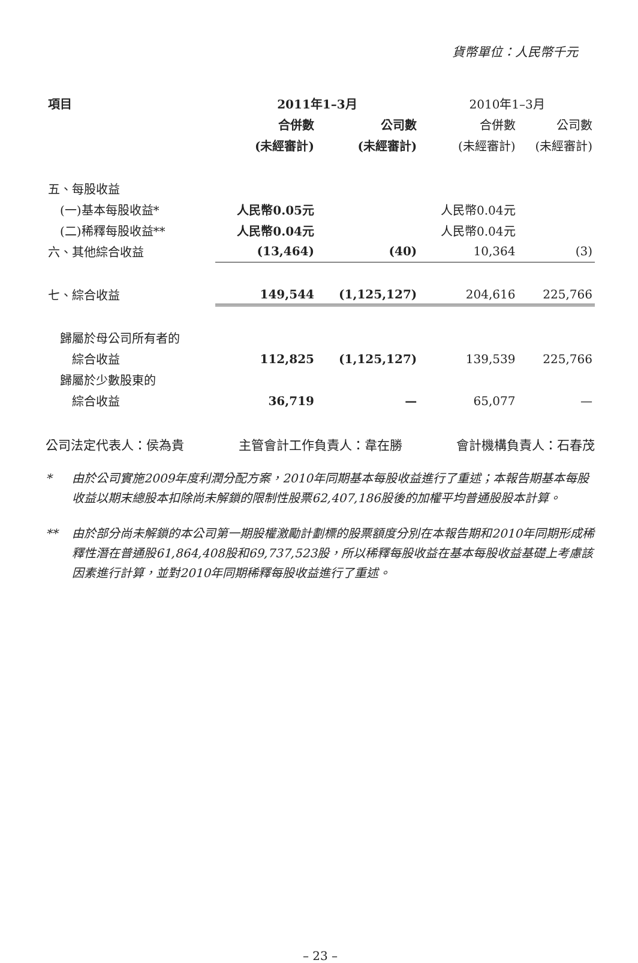貨幣單位：人民幣千元
| 項目 | 2011年1–3月 | | 2010年1–3月 | |
| --- | --- | --- | --- | --- |
| | 合併數 | 公司數 | 合併數 | 公司數 |
| | (未經審計) | (未經審計) | (未經審計) | (未經審計) |
| 五、每股收益 | | | | |
| (一)基本每股收益* | 人民幣0.05元 | | 人民幣0.04元 | |
| (二)稀釋每股收益** | 人民幣0.04元 | | 人民幣0.04元 | |
| 六、其他綜合收益 | (13,464) | (40) | 10,364 | (3) |
| 七、綜合收益 | 149,544 | (1,125,127) | 204,616 | 225,766 |
| 歸屬於母公司所有者的 | | | | |
| 綜合收益 | 112,825 | (1,125,127) | 139,539 | 225,766 |
| 歸屬於少數股東的 | | | | |
| 綜合收益 | 36,719 | — | 65,077 | — |
公司法定代表人：侯為貴 主管會計工作負責人：韋在勝 會計機構負責人：石春茂
* 由於公司實施2009年度利潤分配方案，2010年同期基本每股收益進行了重述；本報告期基本每股收益以期末總股本扣除尚未解鎖的限制性股票62,407,186股後的加權平均普通股股本計算。
** 由於部分尚未解鎖的本公司第一期股權激勵計劃標的股票額度分別在本報告期和2010年同期形成稀釋性潛在普通股61,864,408股和69,737,523股，所以稀釋每股收益在基本每股收益基礎上考慮該因素進行計算，並對2010年同期稀釋每股收益進行了重述。
– 23 –